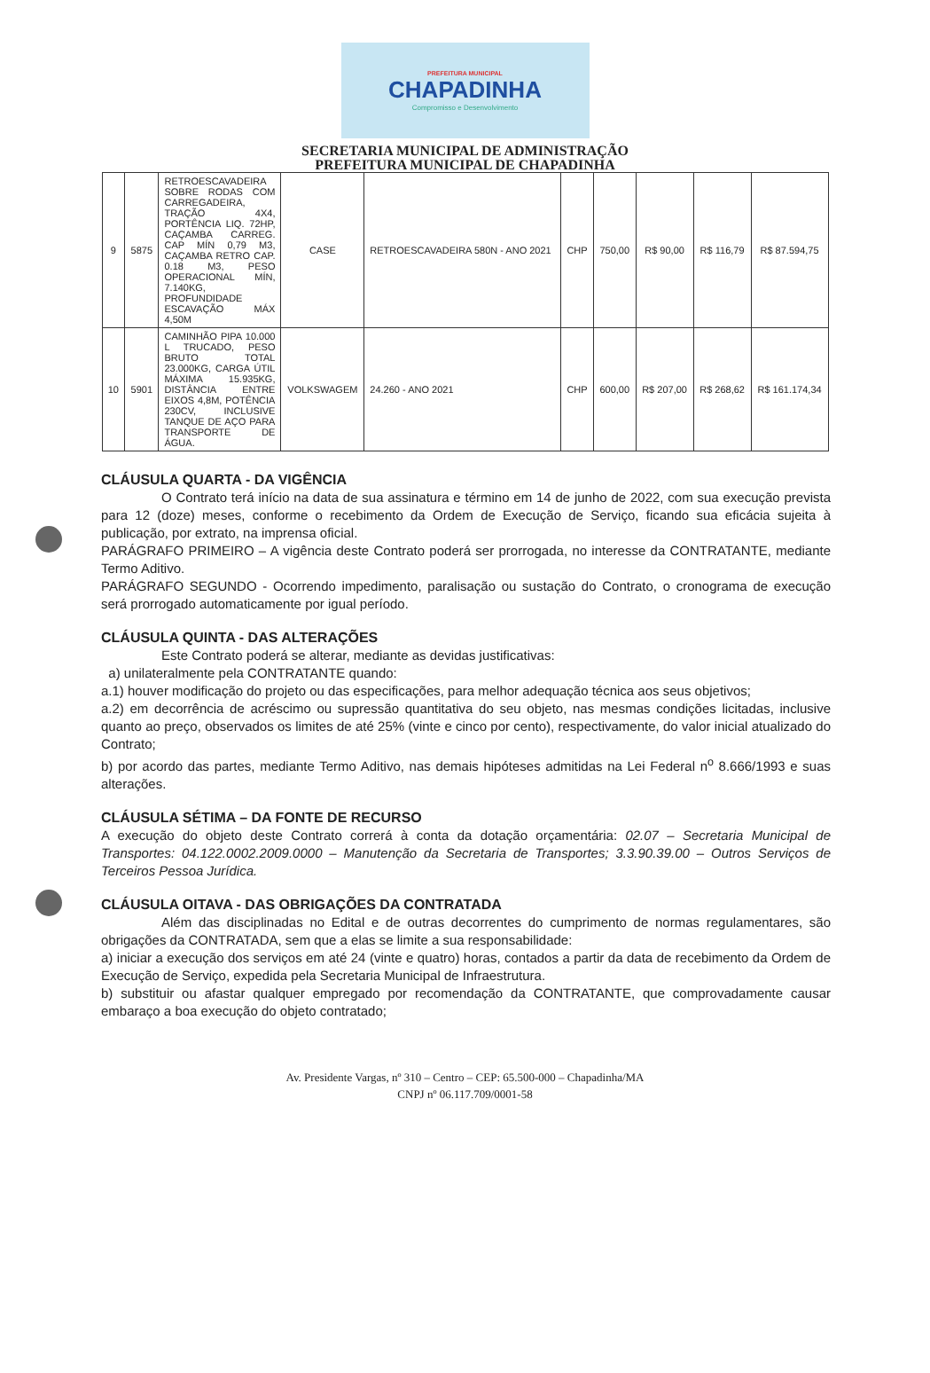PREFEITURA MUNICIPAL
CHAPADINHA
Compromisso e Desenvolvimento
SECRETARIA MUNICIPAL DE ADMINISTRAÇÃO
PREFEITURA MUNICIPAL DE CHAPADINHA
| 9 | 5875 | RETROESCAVADEIRA SOBRE RODAS COM CARREGADEIRA, TRAÇÃO 4X4, PORTÊNCIA LIQ. 72HP, CAÇAMBA CARREG. CAP MÍN 0,79 M3, CAÇAMBA RETRO CAP. 0.18 M3, PESO OPERACIONAL MÍN, 7.140KG, PROFUNDIDADE ESCAVAÇÃO MÁX 4,50M | CASE | RETROESCAVADEIRA 580N - ANO 2021 | CHP | 750,00 | R$ 90,00 | R$ 116,79 | R$ 87.594,75 |
| 10 | 5901 | CAMINHÃO PIPA 10.000 L TRUCADO, PESO BRUTO TOTAL 23.000KG, CARGA ÚTIL MÁXIMA 15.935KG, DISTÂNCIA ENTRE EIXOS 4,8M, POTÊNCIA 230CV, INCLUSIVE TANQUE DE AÇO PARA TRANSPORTE DE ÁGUA. | VOLKSWAGEM | 24.260 - ANO 2021 | CHP | 600,00 | R$ 207,00 | R$ 268,62 | R$ 161.174,34 |
CLÁUSULA QUARTA - DA VIGÊNCIA
O Contrato terá início na data de sua assinatura e término em 14 de junho de 2022, com sua execução prevista para 12 (doze) meses, conforme o recebimento da Ordem de Execução de Serviço, ficando sua eficácia sujeita à publicação, por extrato, na imprensa oficial.
PARÁGRAFO PRIMEIRO – A vigência deste Contrato poderá ser prorrogada, no interesse da CONTRATANTE, mediante Termo Aditivo.
PARÁGRAFO SEGUNDO - Ocorrendo impedimento, paralisação ou sustação do Contrato, o cronograma de execução será prorrogado automaticamente por igual período.
CLÁUSULA QUINTA - DAS ALTERAÇÕES
Este Contrato poderá se alterar, mediante as devidas justificativas:
a) unilateralmente pela CONTRATANTE quando:
a.1) houver modificação do projeto ou das especificações, para melhor adequação técnica aos seus objetivos;
a.2) em decorrência de acréscimo ou supressão quantitativa do seu objeto, nas mesmas condições licitadas, inclusive quanto ao preço, observados os limites de até 25% (vinte e cinco por cento), respectivamente, do valor inicial atualizado do Contrato;
b) por acordo das partes, mediante Termo Aditivo, nas demais hipóteses admitidas na Lei Federal n<sup>o</sup> 8.666/1993 e suas alterações.
CLÁUSULA SÉTIMA – DA FONTE DE RECURSO
A execução do objeto deste Contrato correrá à conta da dotação orçamentária: 02.07 – Secretaria Municipal de Transportes: 04.122.0002.2009.0000 – Manutenção da Secretaria de Transportes; 3.3.90.39.00 – Outros Serviços de Terceiros Pessoa Jurídica.
CLÁUSULA OITAVA - DAS OBRIGAÇÕES DA CONTRATADA
Além das disciplinadas no Edital e de outras decorrentes do cumprimento de normas regulamentares, são obrigações da CONTRATADA, sem que a elas se limite a sua responsabilidade:
a) iniciar a execução dos serviços em até 24 (vinte e quatro) horas, contados a partir da data de recebimento da Ordem de Execução de Serviço, expedida pela Secretaria Municipal de Infraestrutura.
b) substituir ou afastar qualquer empregado por recomendação da CONTRATANTE, que comprovadamente causar embaraço a boa execução do objeto contratado;
Av. Presidente Vargas, nº 310 – Centro – CEP: 65.500-000 – Chapadinha/MA
CNPJ nº 06.117.709/0001-58